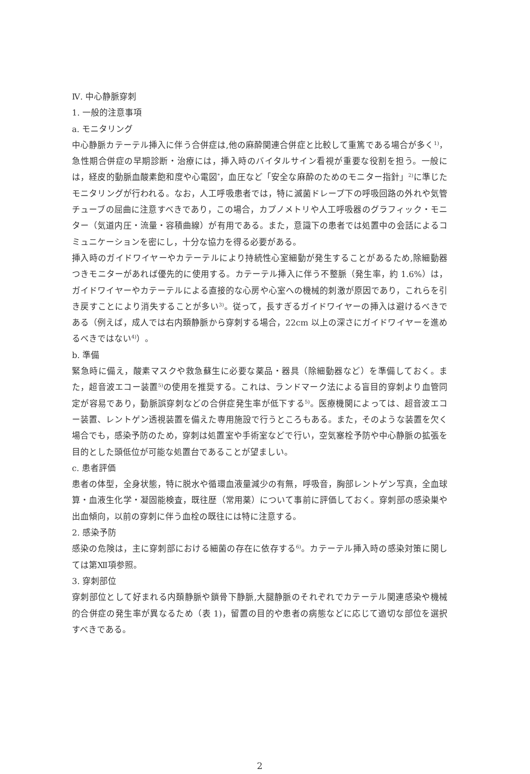Ⅳ. 中心静脈穿刺
1. 一般的注意事項
a. モニタリング
中心静脈カテーテル挿入に伴う合併症は,他の麻酔関連合併症と比較して重篤である場合が多く<sup>1)</sup>，急性期合併症の早期診断・治療には，挿入時のバイタルサイン看視が重要な役割を担う。一般には，経皮的動脈血酸素飽和度や心電図<sup>*</sup>，血圧など「安全な麻酔のためのモニター指針」<sup>2)</sup>に準じたモニタリングが行われる。なお，人工呼吸患者では，特に滅菌ドレープ下の呼吸回路の外れや気管チューブの屈曲に注意すべきであり，この場合，カプノメトリや人工呼吸器のグラフィック・モニター（気道内圧・流量・容積曲線）が有用である。また，意識下の患者では処置中の会話によるコミュニケーションを密にし，十分な協力を得る必要がある。
挿入時のガイドワイヤーやカテーテルにより持続性心室細動が発生することがあるため,除細動器つきモニターがあれば優先的に使用する。カテーテル挿入に伴う不整脈（発生率，約 1.6%）は，ガイドワイヤーやカテーテルによる直接的な心房や心室への機械的刺激が原因であり，これらを引き戻すことにより消失することが多い<sup>3)</sup>。従って，長すぎるガイドワイヤーの挿入は避けるべきである（例えば，成人では右内頚静脈から穿刺する場合，22cm 以上の深さにガイドワイヤーを進めるべきではない<sup>4)</sup>）。
b. 準備
緊急時に備え，酸素マスクや救急蘇生に必要な薬品・器具（除細動器など）を準備しておく。また，超音波エコー装置<sup>5)</sup>の使用を推奨する。これは、ランドマーク法による盲目的穿刺より血管同定が容易であり，動脈誤穿刺などの合併症発生率が低下する<sup>5)</sup>。医療機関によっては、超音波エコー装置、レントゲン透視装置を備えた専用施設で行うところもある。また，そのような装置を欠く場合でも，感染予防のため，穿刺は処置室や手術室などで行い，空気塞栓予防や中心静脈の拡張を目的とした頭低位が可能な処置台であることが望ましい。
c. 患者評価
患者の体型，全身状態，特に脱水や循環血液量減少の有無，呼吸音，胸部レントゲン写真，全血球算・血液生化学・凝固能検査，既往歴（常用薬）について事前に評価しておく。穿刺部の感染巣や出血傾向，以前の穿刺に伴う血栓の既往には特に注意する。
2. 感染予防
感染の危険は，主に穿刺部における細菌の存在に依存する<sup>6)</sup>。カテーテル挿入時の感染対策に関しては第Ⅻ項参照。
3. 穿刺部位
穿刺部位として好まれる内頚静脈や鎖骨下静脈,大腿静脈のそれぞれでカテーテル関連感染や機械的合併症の発生率が異なるため（表 1)，留置の目的や患者の病態などに応じて適切な部位を選択すべきである。
2